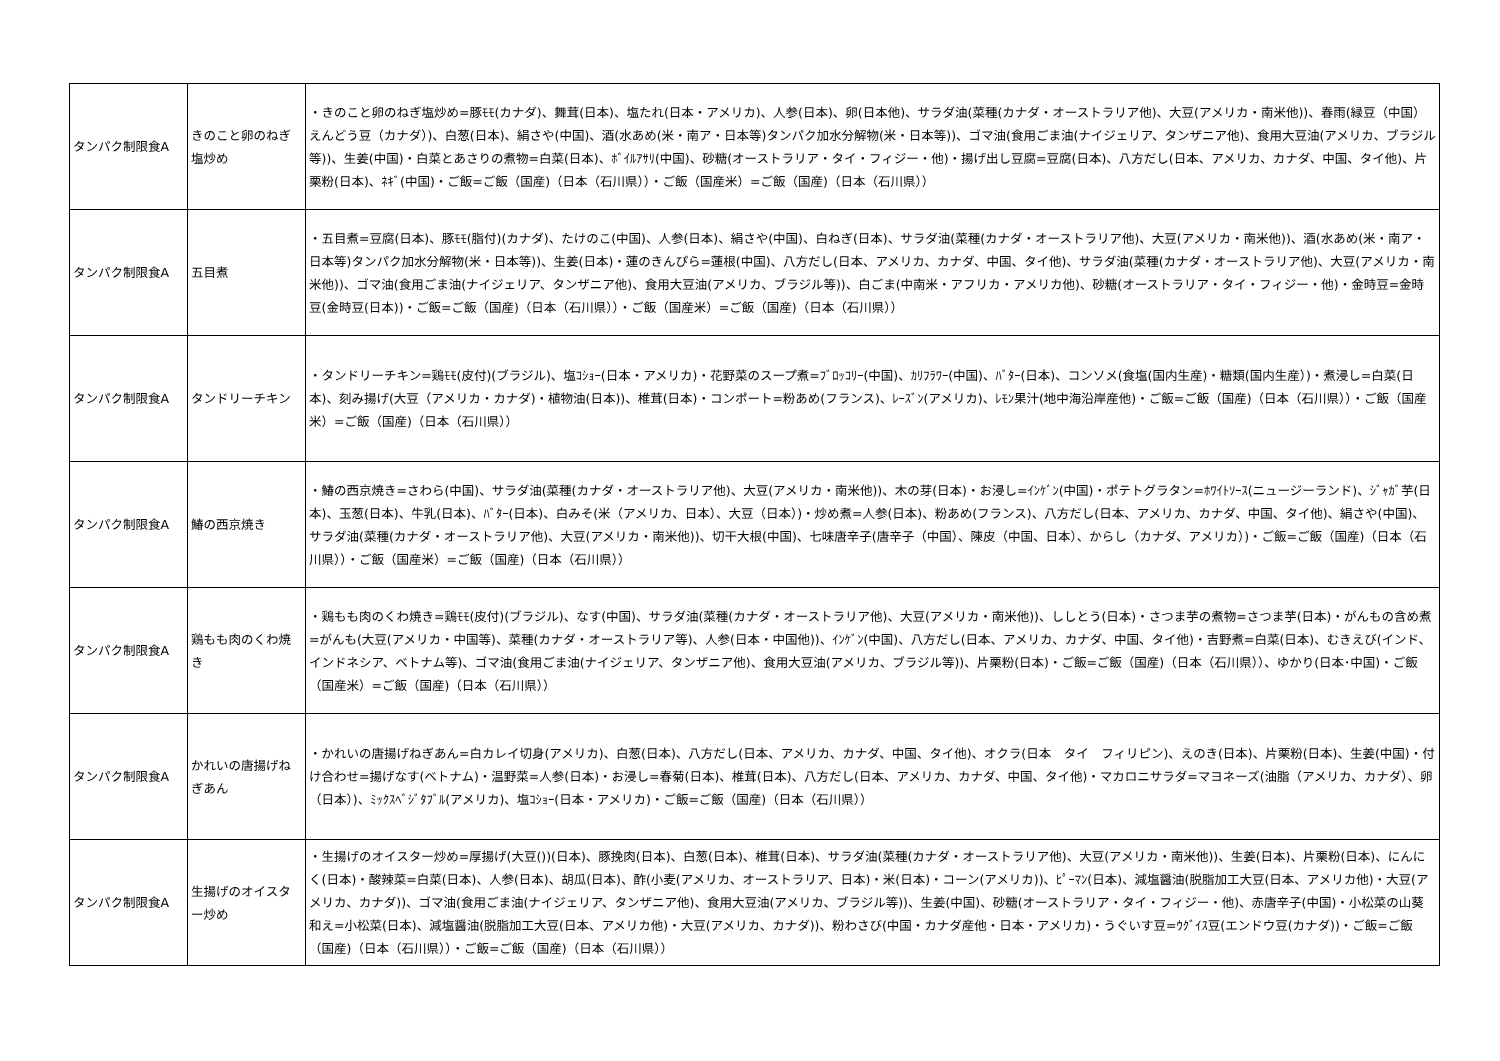| タンパク制限食A | きのこと卵のねぎ塩炒め | ・きのこと卵のねぎ塩炒め=豚ﾓﾓ(カナダ)、舞茸(日本)、塩たれ(日本・アメリカ)、人参(日本)、卵(日本他)、サラダ油(菜種(カナダ・オーストラリア他)、大豆(アメリカ・南米他))、春雨(緑豆（中国）えんどう豆（カナダ）)、白葱(日本)、絹さや(中国)、酒(水あめ(米・南ア・日本等)タンパク加水分解物(米・日本等))、ゴマ油(食用ごま油(ナイジェリア、タンザニア他)、食用大豆油(アメリカ、ブラジル等))、生姜(中国)・白菜とあさりの煮物=白菜(日本)、ﾎﾞｲﾙｱｻﾘ(中国)、砂糖(オーストラリア・タイ・フィジー・他)・揚げ出し豆腐=豆腐(日本)、八方だし(日本、アメリカ、カナダ、中国、タイ他)、片栗粉(日本)、ﾈｷﾞ(中国)・ご飯=ご飯（国産)（日本（石川県））・ご飯（国産米）=ご飯（国産)（日本（石川県）） |
| タンパク制限食A | 五目煮 | ・五目煮=豆腐(日本)、豚ﾓﾓ(脂付)(カナダ)、たけのこ(中国)、人参(日本)、絹さや(中国)、白ねぎ(日本)、サラダ油(菜種(カナダ・オーストラリア他)、大豆(アメリカ・南米他))、酒(水あめ(米・南ア・日本等)タンパク加水分解物(米・日本等))、生姜(日本)・蓮のきんぴら=蓮根(中国)、八方だし(日本、アメリカ、カナダ、中国、タイ他)、サラダ油(菜種(カナダ・オーストラリア他)、大豆(アメリカ・南米他))、ゴマ油(食用ごま油(ナイジェリア、タンザニア他)、食用大豆油(アメリカ、ブラジル等))、白ごま(中南米・アフリカ・アメリカ他)、砂糖(オーストラリア・タイ・フィジー・他)・金時豆=金時豆(金時豆(日本))・ご飯=ご飯（国産)（日本（石川県））・ご飯（国産米）=ご飯（国産)（日本（石川県）） |
| タンパク制限食A | タンドリーチキン | ・タンドリーチキン=鶏ﾓﾓ(皮付)(ブラジル)、塩ｺｼｮｰ(日本・アメリカ)・花野菜のスープ煮=ﾌﾞﾛｯｺﾘｰ(中国)、ｶﾘﾌﾗﾜｰ(中国)、ﾊﾞﾀｰ(日本)、コンソメ(食塩(国内生産)・糖類(国内生産）)・煮浸し=白菜(日本)、刻み揚げ(大豆（アメリカ・カナダ)・植物油(日本))、椎茸(日本)・コンポート=粉あめ(フランス)、ﾚｰｽﾞﾝ(アメリカ)、ﾚﾓﾝ果汁(地中海沿岸産他)・ご飯=ご飯（国産)（日本（石川県））・ご飯（国産米）=ご飯（国産)（日本（石川県）） |
| タンパク制限食A | 鰆の西京焼き | ・鰆の西京焼き=さわら(中国)、サラダ油(菜種(カナダ・オーストラリア他)、大豆(アメリカ・南米他))、木の芽(日本)・お浸し=ｲﾝｹﾞﾝ(中国)・ポテトグラタン=ﾎﾜｲﾄｿｰｽ(ニュージーランド)、ｼﾞｬｶﾞ芋(日本)、玉葱(日本)、牛乳(日本)、ﾊﾞﾀｰ(日本)、白みそ(米（アメリカ、日本）、大豆（日本）)・炒め煮=人参(日本)、粉あめ(フランス)、八方だし(日本、アメリカ、カナダ、中国、タイ他)、絹さや(中国)、サラダ油(菜種(カナダ・オーストラリア他)、大豆(アメリカ・南米他))、切干大根(中国)、七味唐辛子(唐辛子（中国）、陳皮（中国、日本）、からし（カナダ、アメリカ）)・ご飯=ご飯（国産)（日本（石川県））・ご飯（国産米）=ご飯（国産)（日本（石川県）） |
| タンパク制限食A | 鶏もも肉のくわ焼き | ・鶏もも肉のくわ焼き=鶏ﾓﾓ(皮付)(ブラジル)、なす(中国)、サラダ油(菜種(カナダ・オーストラリア他)、大豆(アメリカ・南米他))、ししとう(日本)・さつま芋の煮物=さつま芋(日本)・がんもの含め煮=がんも(大豆(アメリカ・中国等)、菜種(カナダ・オーストラリア等)、人参(日本・中国他))、ｲﾝｹﾞﾝ(中国)、八方だし(日本、アメリカ、カナダ、中国、タイ他)・吉野煮=白菜(日本)、むきえび(インド、インドネシア、ベトナム等)、ゴマ油(食用ごま油(ナイジェリア、タンザニア他)、食用大豆油(アメリカ、ブラジル等))、片栗粉(日本)・ご飯=ご飯（国産)（日本（石川県））、ゆかり(日本･中国)・ご飯（国産米）=ご飯（国産)（日本（石川県）） |
| タンパク制限食A | かれいの唐揚げねぎあん | ・かれいの唐揚げねぎあん=白カレイ切身(アメリカ)、白葱(日本)、八方だし(日本、アメリカ、カナダ、中国、タイ他)、オクラ(日本 タイ フィリピン)、えのき(日本)、片栗粉(日本)、生姜(中国)・付け合わせ=揚げなす(ベトナム)・温野菜=人参(日本)・お浸し=春菊(日本)、椎茸(日本)、八方だし(日本、アメリカ、カナダ、中国、タイ他)・マカロニサラダ=マヨネーズ(油脂（アメリカ、カナダ）、卵（日本）)、ﾐｯｸｽﾍﾞｼﾞﾀﾌﾞﾙ(アメリカ)、塩ｺｼｮｰ(日本・アメリカ)・ご飯=ご飯（国産)（日本（石川県）） |
| タンパク制限食A | 生揚げのオイスター炒め | ・生揚げのオイスター炒め=厚揚げ(大豆())(日本)、豚挽肉(日本)、白葱(日本)、椎茸(日本)、サラダ油(菜種(カナダ・オーストラリア他)、大豆(アメリカ・南米他))、生姜(日本)、片栗粉(日本)、にんにく(日本)・酸辣菜=白菜(日本)、人参(日本)、胡瓜(日本)、酢(小麦(アメリカ、オーストラリア、日本)・米(日本)・コーン(アメリカ))、ﾋﾟｰﾏﾝ(日本)、減塩醤油(脱脂加工大豆(日本、アメリカ他)・大豆(アメリカ、カナダ))、ゴマ油(食用ごま油(ナイジェリア、タンザニア他)、食用大豆油(アメリカ、ブラジル等))、生姜(中国)、砂糖(オーストラリア・タイ・フィジー・他)、赤唐辛子(中国)・小松菜の山葵和え=小松菜(日本)、減塩醤油(脱脂加工大豆(日本、アメリカ他)・大豆(アメリカ、カナダ))、粉わさび(中国・カナダ産他・日本・アメリカ)・うぐいす豆=ｳｸﾞｲｽ豆(エンドウ豆(カナダ))・ご飯=ご飯（国産)（日本（石川県））・ご飯=ご飯（国産)（日本（石川県）） |